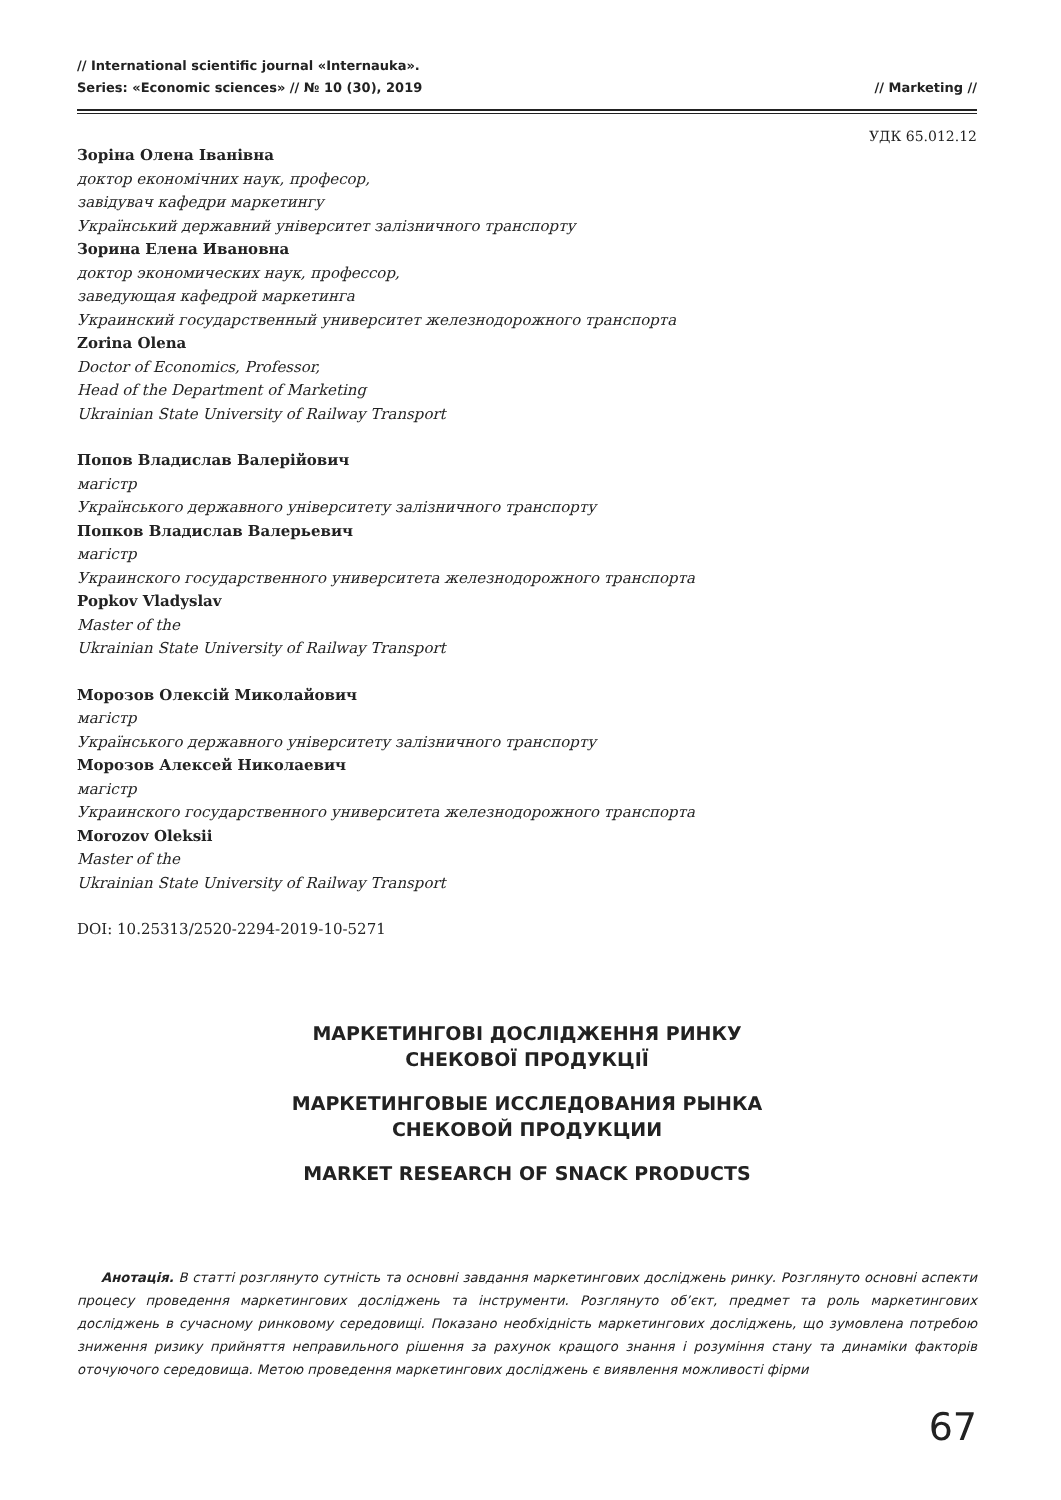// International scientific journal «Internauka».
Series: «Economic sciences» // № 10 (30), 2019
// Marketing //
УДК 65.012.12
Зоріна Олена Іванівна
доктор економічних наук, професор,
завідувач кафедри маркетингу
Український державний університет залізничного транспорту
Зорина Елена Ивановна
доктор экономических наук, профессор,
заведующая кафедрой маркетинга
Украинский государственный университет железнодорожного транспорта
Zorina Olena
Doctor of Economics, Professor,
Head of the Department of Marketing
Ukrainian State University of Railway Transport
Попов Владислав Валерійович
магістр
Українського державного університету залізничного транспорту
Попков Владислав Валерьевич
магістр
Украинского государственного университета железнодорожного транспорта
Popkov Vladyslav
Master of the
Ukrainian State University of Railway Transport
Морозов Олексій Миколайович
магістр
Українського державного університету залізничного транспорту
Морозов Алексей Николаевич
магістр
Украинского государственного университета железнодорожного транспорта
Morozov Oleksii
Master of the
Ukrainian State University of Railway Transport
DOI: 10.25313/2520-2294-2019-10-5271
МАРКЕТИНГОВІ ДОСЛІДЖЕННЯ РИНКУ
СНЕКОВОЇ ПРОДУКЦІЇ
МАРКЕТИНГОВЫЕ ИССЛЕДОВАНИЯ РЫНКА
СНЕКОВОЙ ПРОДУКЦИИ
MARKET RESEARCH OF SNACK PRODUCTS
Анотація. В статті розглянуто сутність та основні завдання маркетингових досліджень ринку. Розглянуто основні аспекти процесу проведення маркетингових досліджень та інструменти. Розглянуто об’єкт, предмет та роль маркетингових досліджень в сучасному ринковому середовищі. Показано необхідність маркетингових досліджень, що зумовлена потребою зниження ризику прийняття неправильного рішення за рахунок кращого знання і розуміння стану та динаміки факторів оточуючого середовища. Метою проведення маркетингових досліджень є виявлення можливості фірми
67